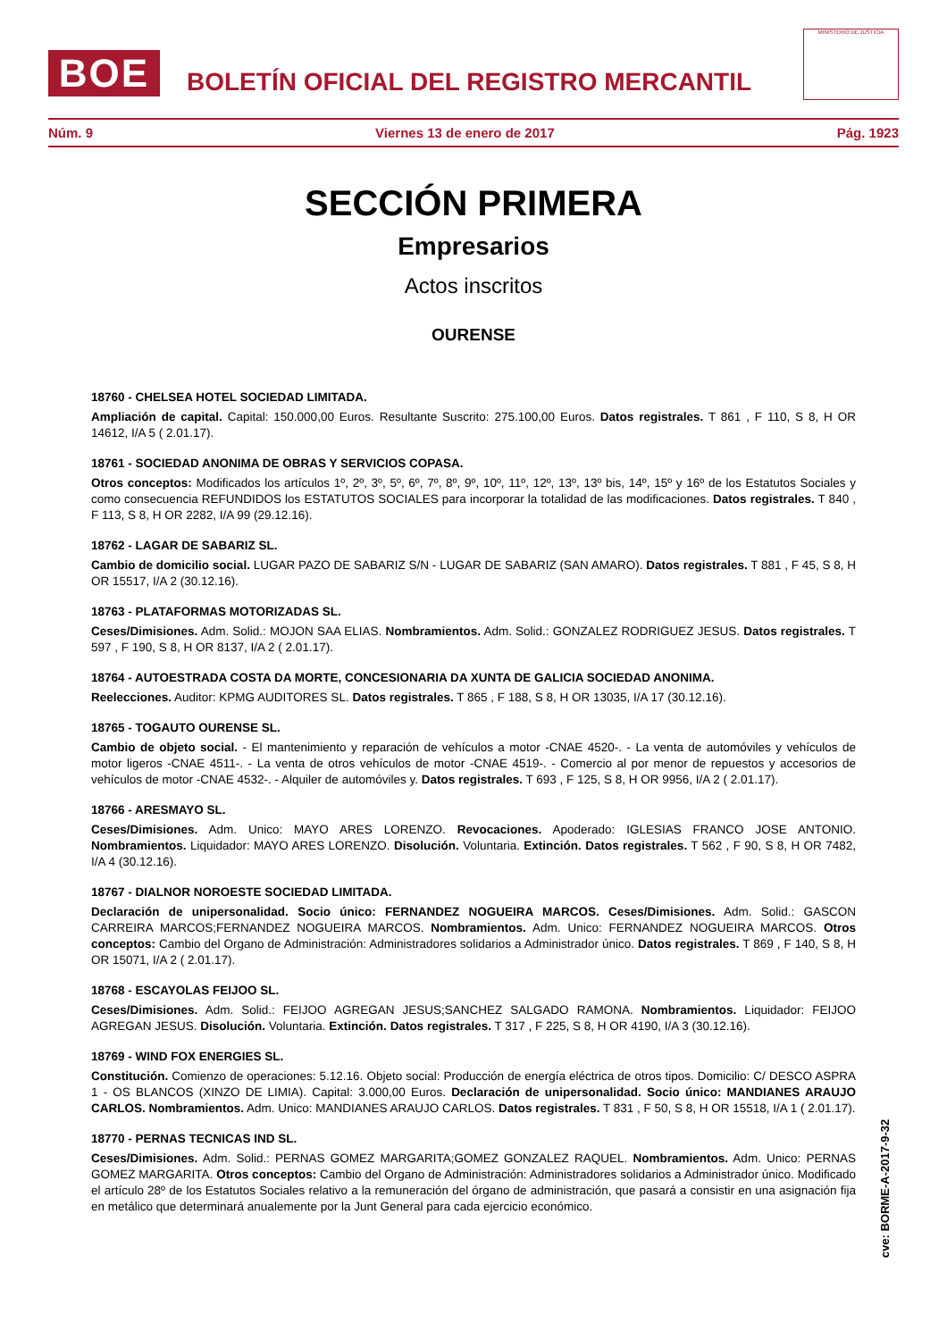BOE
BOLETÍN OFICIAL DEL REGISTRO MERCANTIL
MINISTERIO DE JUSTICIA
Núm. 9 Viernes 13 de enero de 2017 Pág. 1923
SECCIÓN PRIMERA
Empresarios
Actos inscritos
OURENSE
18760 - CHELSEA HOTEL SOCIEDAD LIMITADA.
Ampliación de capital. Capital: 150.000,00 Euros. Resultante Suscrito: 275.100,00 Euros. Datos registrales. T 861 , F 110, S 8, H OR 14612, I/A 5 ( 2.01.17).
18761 - SOCIEDAD ANONIMA DE OBRAS Y SERVICIOS COPASA.
Otros conceptos: Modificados los artículos 1º, 2º, 3º, 5º, 6º, 7º, 8º, 9º, 10º, 11º, 12º, 13º, 13º bis, 14º, 15º y 16º de los Estatutos Sociales y como consecuencia REFUNDIDOS los ESTATUTOS SOCIALES para incorporar la totalidad de las modificaciones. Datos registrales. T 840 , F 113, S 8, H OR 2282, I/A 99 (29.12.16).
18762 - LAGAR DE SABARIZ SL.
Cambio de domicilio social. LUGAR PAZO DE SABARIZ S/N - LUGAR DE SABARIZ (SAN AMARO). Datos registrales. T 881 , F 45, S 8, H OR 15517, I/A 2 (30.12.16).
18763 - PLATAFORMAS MOTORIZADAS SL.
Ceses/Dimisiones. Adm. Solid.: MOJON SAA ELIAS. Nombramientos. Adm. Solid.: GONZALEZ RODRIGUEZ JESUS. Datos registrales. T 597 , F 190, S 8, H OR 8137, I/A 2 ( 2.01.17).
18764 - AUTOESTRADA COSTA DA MORTE, CONCESIONARIA DA XUNTA DE GALICIA SOCIEDAD ANONIMA.
Reelecciones. Auditor: KPMG AUDITORES SL. Datos registrales. T 865 , F 188, S 8, H OR 13035, I/A 17 (30.12.16).
18765 - TOGAUTO OURENSE SL.
Cambio de objeto social. - El mantenimiento y reparación de vehículos a motor -CNAE 4520-. - La venta de automóviles y vehículos de motor ligeros -CNAE 4511-. - La venta de otros vehículos de motor -CNAE 4519-. - Comercio al por menor de repuestos y accesorios de vehículos de motor -CNAE 4532-. - Alquiler de automóviles y. Datos registrales. T 693 , F 125, S 8, H OR 9956, I/A 2 ( 2.01.17).
18766 - ARESMAYO SL.
Ceses/Dimisiones. Adm. Unico: MAYO ARES LORENZO. Revocaciones. Apoderado: IGLESIAS FRANCO JOSE ANTONIO. Nombramientos. Liquidador: MAYO ARES LORENZO. Disolución. Voluntaria. Extinción. Datos registrales. T 562 , F 90, S 8, H OR 7482, I/A 4 (30.12.16).
18767 - DIALNOR NOROESTE SOCIEDAD LIMITADA.
Declaración de unipersonalidad. Socio único: FERNANDEZ NOGUEIRA MARCOS. Ceses/Dimisiones. Adm. Solid.: GASCON CARREIRA MARCOS;FERNANDEZ NOGUEIRA MARCOS. Nombramientos. Adm. Unico: FERNANDEZ NOGUEIRA MARCOS. Otros conceptos: Cambio del Organo de Administración: Administradores solidarios a Administrador único. Datos registrales. T 869 , F 140, S 8, H OR 15071, I/A 2 ( 2.01.17).
18768 - ESCAYOLAS FEIJOO SL.
Ceses/Dimisiones. Adm. Solid.: FEIJOO AGREGAN JESUS;SANCHEZ SALGADO RAMONA. Nombramientos. Liquidador: FEIJOO AGREGAN JESUS. Disolución. Voluntaria. Extinción. Datos registrales. T 317 , F 225, S 8, H OR 4190, I/A 3 (30.12.16).
18769 - WIND FOX ENERGIES SL.
Constitución. Comienzo de operaciones: 5.12.16. Objeto social: Producción de energía eléctrica de otros tipos. Domicilio: C/ DESCO ASPRA 1 - OS BLANCOS (XINZO DE LIMIA). Capital: 3.000,00 Euros. Declaración de unipersonalidad. Socio único: MANDIANES ARAUJO CARLOS. Nombramientos. Adm. Unico: MANDIANES ARAUJO CARLOS. Datos registrales. T 831 , F 50, S 8, H OR 15518, I/A 1 ( 2.01.17).
18770 - PERNAS TECNICAS IND SL.
Ceses/Dimisiones. Adm. Solid.: PERNAS GOMEZ MARGARITA;GOMEZ GONZALEZ RAQUEL. Nombramientos. Adm. Unico: PERNAS GOMEZ MARGARITA. Otros conceptos: Cambio del Organo de Administración: Administradores solidarios a Administrador único. Modificado el artículo 28º de los Estatutos Sociales relativo a la remuneración del órgano de administración, que pasará a consistir en una asignación fija en metálico que determinará anualemente por la Junt General para cada ejercicio económico.
cve: BORME-A-2017-9-32